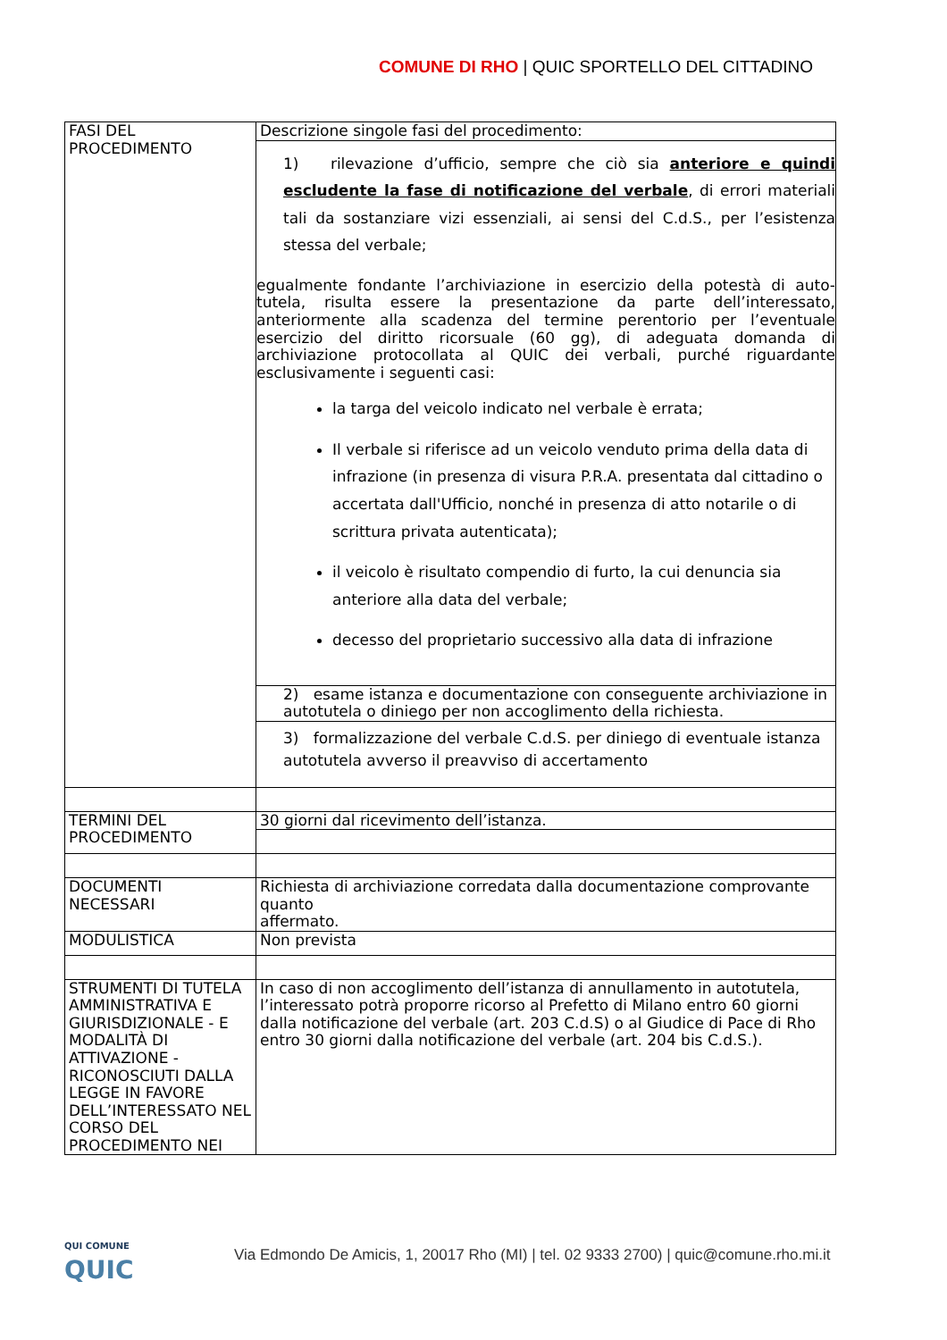COMUNE DI RHO | QUIC SPORTELLO DEL CITTADINO
| FASI DEL PROCEDIMENTO | Descrizione singole fasi del procedimento: |
| | 1) rilevazione d’ufficio, sempre che ciò sia anteriore e quindi escludente la fase di notificazione del verbale , di errori materiali tali da sostanziare vizi essenziali, ai sensi del C.d.S., per l’esistenza stessa del verbale; egualmente fondante l’archiviazione in esercizio della potestà di auto-tutela, risulta essere la presentazione da parte dell’interessato, anteriormente alla scadenza del termine perentorio per l’eventuale esercizio del diritto ricorsuale (60 gg), di adeguata domanda di archiviazione protocollata al QUIC dei verbali, purché riguardante esclusivamente i seguenti casi: la targa del veicolo indicato nel verbale è errata; Il verbale si riferisce ad un veicolo venduto prima della data di infrazione (in presenza di visura P.R.A. presentata dal cittadino o accertata dall'Ufficio, nonché in presenza di atto notarile o di scrittura privata autenticata); il veicolo è risultato compendio di furto, la cui denuncia sia anteriore alla data del verbale; decesso del proprietario successivo alla data di infrazione |
| | 2) esame istanza e documentazione con conseguente archiviazione in autotutela o diniego per non accoglimento della richiesta. |
| | 3) formalizzazione del verbale C.d.S. per diniego di eventuale istanza autotutela avverso il preavviso di accertamento |
| TERMINI DEL PROCEDIMENTO | 30 giorni dal ricevimento dell’istanza. |
| DOCUMENTI NECESSARI | Richiesta di archiviazione corredata dalla documentazione comprovante quanto affermato. |
| MODULISTICA | Non prevista |
| STRUMENTI DI TUTELA AMMINISTRATIVA E GIURISDIZIONALE - E MODALITÀ DI ATTIVAZIONE - RICONOSCIUTI DALLA LEGGE IN FAVORE DELL’INTERESSATO NEL CORSO DEL PROCEDIMENTO NEI | In caso di non accoglimento dell’istanza di annullamento in autotutela, l’interessato potrà proporre ricorso al Prefetto di Milano entro 60 giorni dalla notificazione del verbale (art. 203 C.d.S) o al Giudice di Pace di Rho entro 30 giorni dalla notificazione del verbale (art. 204 bis C.d.S.). |
QUI COMUNE
QUIC
Via Edmondo De Amicis, 1, 20017 Rho (MI) | tel. 02 9333 2700) | quic@comune.rho.mi.it